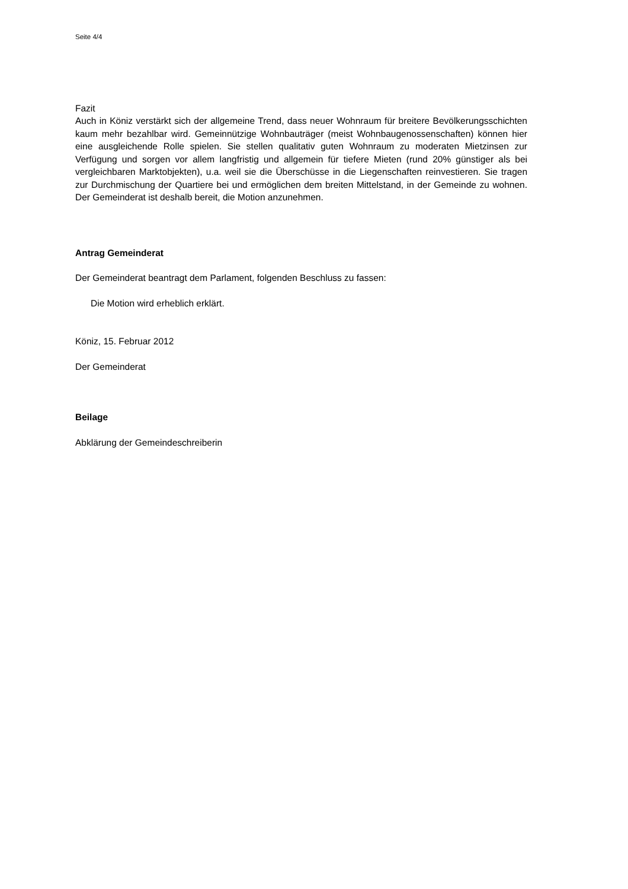Seite 4/4
Fazit
Auch in Köniz verstärkt sich der allgemeine Trend, dass neuer Wohnraum für breitere Bevölkerungsschichten kaum mehr bezahlbar wird. Gemeinnützige Wohnbauträger (meist Wohnbaugenossenschaften) können hier eine ausgleichende Rolle spielen. Sie stellen qualitativ guten Wohnraum zu moderaten Mietzinsen zur Verfügung und sorgen vor allem langfristig und allgemein für tiefere Mieten (rund 20% günstiger als bei vergleichbaren Marktobjekten), u.a. weil sie die Überschüsse in die Liegenschaften reinvestieren. Sie tragen zur Durchmischung der Quartiere bei und ermöglichen dem breiten Mittelstand, in der Gemeinde zu wohnen. Der Gemeinderat ist deshalb bereit, die Motion anzunehmen.
Antrag Gemeinderat
Der Gemeinderat beantragt dem Parlament, folgenden Beschluss zu fassen:
Die Motion wird erheblich erklärt.
Köniz, 15. Februar 2012
Der Gemeinderat
Beilage
Abklärung der Gemeindeschreiberin